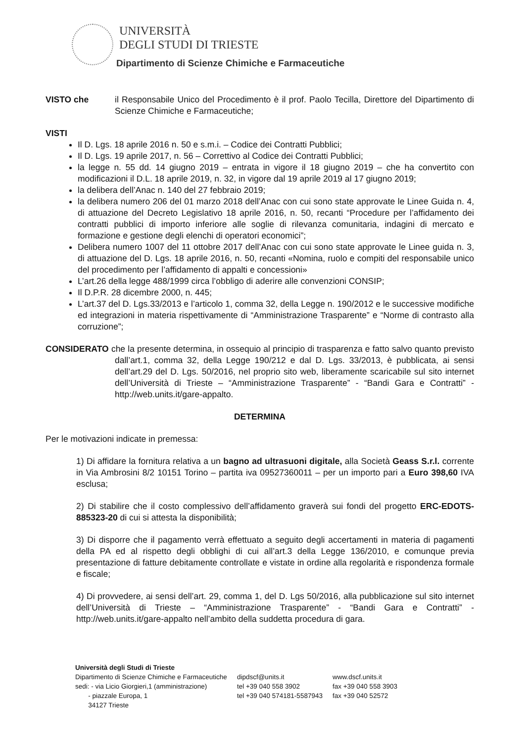UNIVERSITÀ
DEGLI STUDI DI TRIESTE
Dipartimento di Scienze Chimiche e Farmaceutiche
VISTO che il Responsabile Unico del Procedimento è il prof. Paolo Tecilla, Direttore del Dipartimento di Scienze Chimiche e Farmaceutiche;
VISTI
Il D. Lgs. 18 aprile 2016 n. 50 e s.m.i. – Codice dei Contratti Pubblici;
Il D. Lgs. 19 aprile 2017, n. 56 – Correttivo al Codice dei Contratti Pubblici;
la legge n. 55 dd. 14 giugno 2019 – entrata in vigore il 18 giugno 2019 – che ha convertito con modificazioni il D.L. 18 aprile 2019, n. 32, in vigore dal 19 aprile 2019 al 17 giugno 2019;
la delibera dell’Anac n. 140 del 27 febbraio 2019;
la delibera numero 206 del 01 marzo 2018 dell’Anac con cui sono state approvate le Linee Guida n. 4, di attuazione del Decreto Legislativo 18 aprile 2016, n. 50, recanti “Procedure per l’affidamento dei contratti pubblici di importo inferiore alle soglie di rilevanza comunitaria, indagini di mercato e formazione e gestione degli elenchi di operatori economici”;
Delibera numero 1007 del 11 ottobre 2017 dell’Anac con cui sono state approvate le Linee guida n. 3, di attuazione del D. Lgs. 18 aprile 2016, n. 50, recanti «Nomina, ruolo e compiti del responsabile unico del procedimento per l’affidamento di appalti e concessioni»
L’art.26 della legge 488/1999 circa l’obbligo di aderire alle convenzioni CONSIP;
Il D.P.R. 28 dicembre 2000, n. 445;
L’art.37 del D. Lgs.33/2013 e l’articolo 1, comma 32, della Legge n. 190/2012 e le successive modifiche ed integrazioni in materia rispettivamente di “Amministrazione Trasparente” e “Norme di contrasto alla corruzione”;
CONSIDERATO che la presente determina, in ossequio al principio di trasparenza e fatto salvo quanto previsto dall’art.1, comma 32, della Legge 190/212 e dal D. Lgs. 33/2013, è pubblicata, ai sensi dell’art.29 del D. Lgs. 50/2016, nel proprio sito web, liberamente scaricabile sul sito internet dell’Università di Trieste – “Amministrazione Trasparente” - “Bandi Gara e Contratti” - http://web.units.it/gare-appalto.
DETERMINA
Per le motivazioni indicate in premessa:
1) Di affidare la fornitura relativa a un bagno ad ultrasuoni digitale, alla Società Geass S.r.l. corrente in Via Ambrosini 8/2 10151 Torino – partita iva 09527360011 – per un importo pari a Euro 398,60 IVA esclusa;
2) Di stabilire che il costo complessivo dell’affidamento graverà sui fondi del progetto ERC-EDOTS-885323-20 di cui si attesta la disponibilità;
3) Di disporre che il pagamento verrà effettuato a seguito degli accertamenti in materia di pagamenti della PA ed al rispetto degli obblighi di cui all’art.3 della Legge 136/2010, e comunque previa presentazione di fatture debitamente controllate e vistate in ordine alla regolarità e rispondenza formale e fiscale;
4) Di provvedere, ai sensi dell’art. 29, comma 1, del D. Lgs 50/2016, alla pubblicazione sul sito internet dell’Università di Trieste – “Amministrazione Trasparente” - “Bandi Gara e Contratti” - http://web.units.it/gare-appalto nell’ambito della suddetta procedura di gara.
Università degli Studi di Trieste
| Dipartimento di Scienze Chimiche e Farmaceutiche | dipdscf@units.it | www.dscf.units.it |
| sedi: - via Licio Giorgieri,1 (amministrazione) | tel +39 040 558 3902 | fax +39 040 558 3903 |
| - piazzale Europa, 1 | tel +39 040 574181-5587943 | fax +39 040 52572 |
| 34127 Trieste | | |